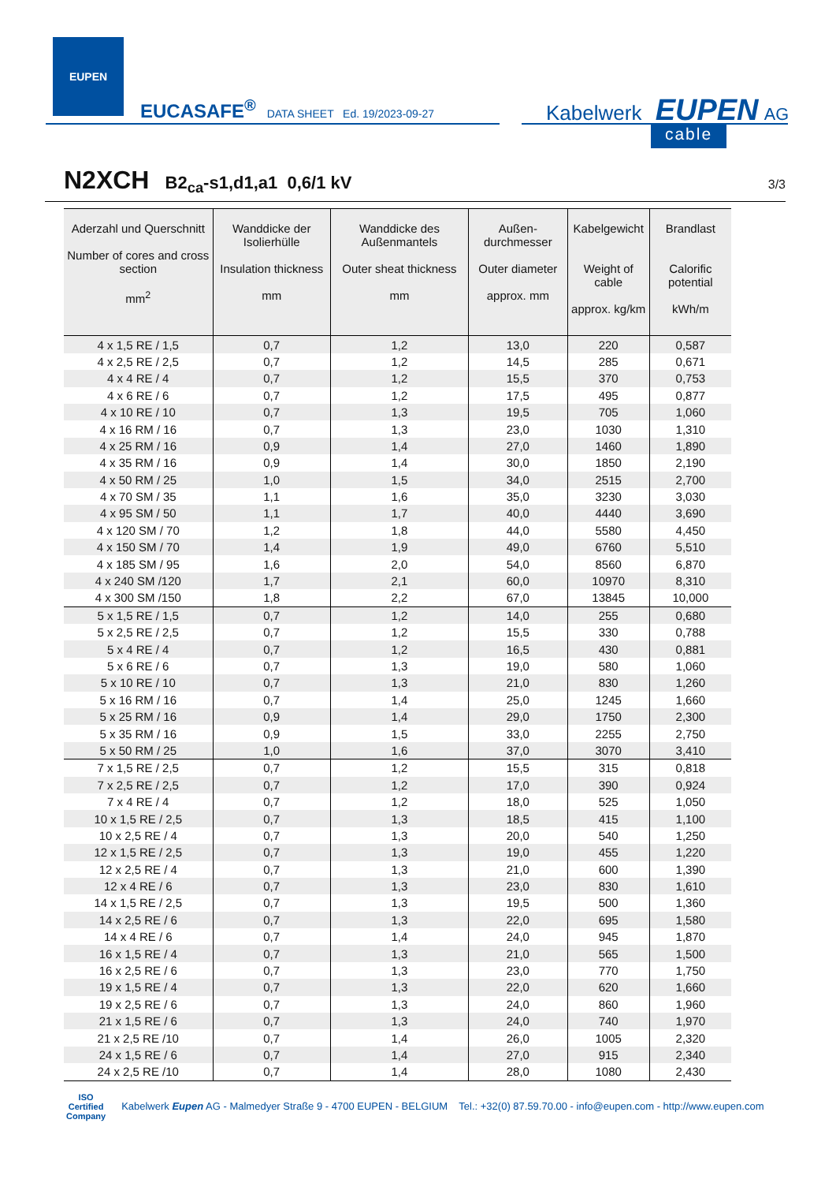EUPEN
EUCASAFE<sup>®</sup> DATA SHEET Ed. 19/2023-09-27
Kabelwerk EUPEN AG
cable
N2XCH B2<sub>ca</sub>-s1,d1,a1 0,6/1 kV 3/3
| Aderzahl und Querschnitt Number of cores and cross section mm<sup>2</sup> | Wanddicke der Isolierhülle Insulation thickness mm | Wanddicke des Außenmantels Outer sheat thickness mm | Außen-durchmesser Outer diameter approx. mm | Kabelgewicht Weight of cable approx. kg/km | Brandlast Calorific potential kWh/m |
| --- | --- | --- | --- | --- | --- |
| 4 x 1,5 RE / 1,5 | 0,7 | 1,2 | 13,0 | 220 | 0,587 |
| 4 x 2,5 RE / 2,5 | 0,7 | 1,2 | 14,5 | 285 | 0,671 |
| 4 x 4 RE / 4 | 0,7 | 1,2 | 15,5 | 370 | 0,753 |
| 4 x 6 RE / 6 | 0,7 | 1,2 | 17,5 | 495 | 0,877 |
| 4 x 10 RE / 10 | 0,7 | 1,3 | 19,5 | 705 | 1,060 |
| 4 x 16 RM / 16 | 0,7 | 1,3 | 23,0 | 1030 | 1,310 |
| 4 x 25 RM / 16 | 0,9 | 1,4 | 27,0 | 1460 | 1,890 |
| 4 x 35 RM / 16 | 0,9 | 1,4 | 30,0 | 1850 | 2,190 |
| 4 x 50 RM / 25 | 1,0 | 1,5 | 34,0 | 2515 | 2,700 |
| 4 x 70 SM / 35 | 1,1 | 1,6 | 35,0 | 3230 | 3,030 |
| 4 x 95 SM / 50 | 1,1 | 1,7 | 40,0 | 4440 | 3,690 |
| 4 x 120 SM / 70 | 1,2 | 1,8 | 44,0 | 5580 | 4,450 |
| 4 x 150 SM / 70 | 1,4 | 1,9 | 49,0 | 6760 | 5,510 |
| 4 x 185 SM / 95 | 1,6 | 2,0 | 54,0 | 8560 | 6,870 |
| 4 x 240 SM /120 | 1,7 | 2,1 | 60,0 | 10970 | 8,310 |
| 4 x 300 SM /150 | 1,8 | 2,2 | 67,0 | 13845 | 10,000 |
| 5 x 1,5 RE / 1,5 | 0,7 | 1,2 | 14,0 | 255 | 0,680 |
| 5 x 2,5 RE / 2,5 | 0,7 | 1,2 | 15,5 | 330 | 0,788 |
| 5 x 4 RE / 4 | 0,7 | 1,2 | 16,5 | 430 | 0,881 |
| 5 x 6 RE / 6 | 0,7 | 1,3 | 19,0 | 580 | 1,060 |
| 5 x 10 RE / 10 | 0,7 | 1,3 | 21,0 | 830 | 1,260 |
| 5 x 16 RM / 16 | 0,7 | 1,4 | 25,0 | 1245 | 1,660 |
| 5 x 25 RM / 16 | 0,9 | 1,4 | 29,0 | 1750 | 2,300 |
| 5 x 35 RM / 16 | 0,9 | 1,5 | 33,0 | 2255 | 2,750 |
| 5 x 50 RM / 25 | 1,0 | 1,6 | 37,0 | 3070 | 3,410 |
| 7 x 1,5 RE / 2,5 | 0,7 | 1,2 | 15,5 | 315 | 0,818 |
| 7 x 2,5 RE / 2,5 | 0,7 | 1,2 | 17,0 | 390 | 0,924 |
| 7 x 4 RE / 4 | 0,7 | 1,2 | 18,0 | 525 | 1,050 |
| 10 x 1,5 RE / 2,5 | 0,7 | 1,3 | 18,5 | 415 | 1,100 |
| 10 x 2,5 RE / 4 | 0,7 | 1,3 | 20,0 | 540 | 1,250 |
| 12 x 1,5 RE / 2,5 | 0,7 | 1,3 | 19,0 | 455 | 1,220 |
| 12 x 2,5 RE / 4 | 0,7 | 1,3 | 21,0 | 600 | 1,390 |
| 12 x 4 RE / 6 | 0,7 | 1,3 | 23,0 | 830 | 1,610 |
| 14 x 1,5 RE / 2,5 | 0,7 | 1,3 | 19,5 | 500 | 1,360 |
| 14 x 2,5 RE / 6 | 0,7 | 1,3 | 22,0 | 695 | 1,580 |
| 14 x 4 RE / 6 | 0,7 | 1,4 | 24,0 | 945 | 1,870 |
| 16 x 1,5 RE / 4 | 0,7 | 1,3 | 21,0 | 565 | 1,500 |
| 16 x 2,5 RE / 6 | 0,7 | 1,3 | 23,0 | 770 | 1,750 |
| 19 x 1,5 RE / 4 | 0,7 | 1,3 | 22,0 | 620 | 1,660 |
| 19 x 2,5 RE / 6 | 0,7 | 1,3 | 24,0 | 860 | 1,960 |
| 21 x 1,5 RE / 6 | 0,7 | 1,3 | 24,0 | 740 | 1,970 |
| 21 x 2,5 RE /10 | 0,7 | 1,4 | 26,0 | 1005 | 2,320 |
| 24 x 1,5 RE / 6 | 0,7 | 1,4 | 27,0 | 915 | 2,340 |
| 24 x 2,5 RE /10 | 0,7 | 1,4 | 28,0 | 1080 | 2,430 |
ISO
Certified
Company
Kabelwerk Eupen AG - Malmedyer Straße 9 - 4700 EUPEN - BELGIUM Tel.: +32(0) 87.59.70.00 - info@eupen.com - http://www.eupen.com